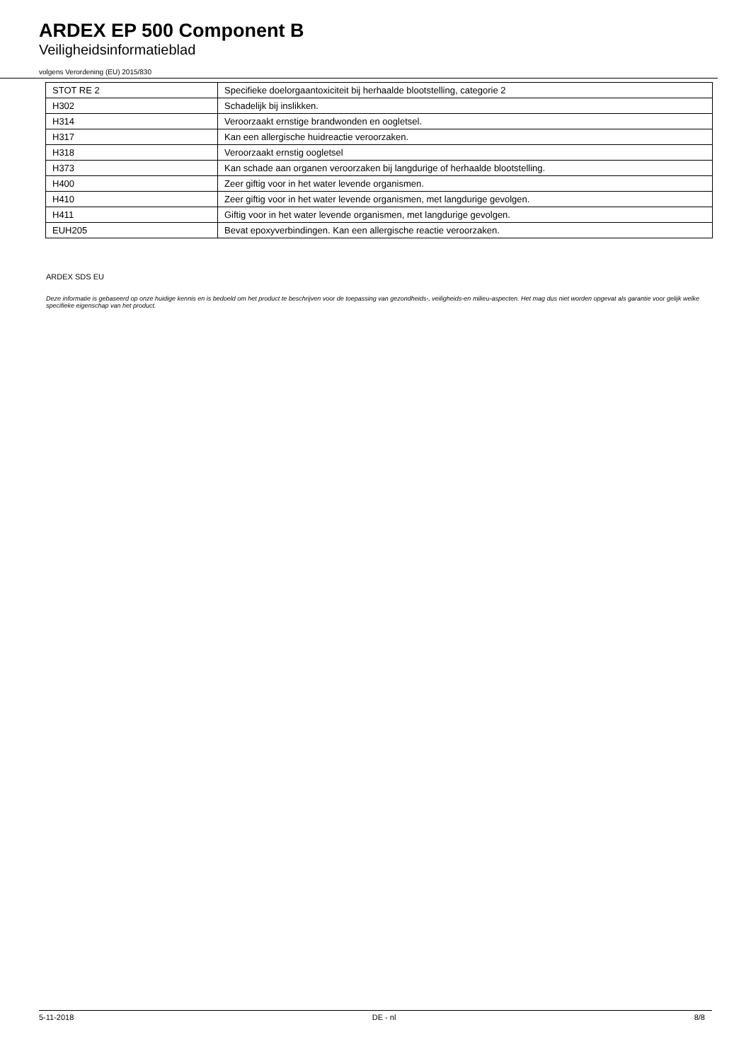ARDEX EP 500 Component B
Veiligheidsinformatieblad
volgens Verordening (EU) 2015/830
| STOT RE 2 | Specifieke doelorgaantoxiciteit bij herhaalde blootstelling, categorie 2 |
| H302 | Schadelijk bij inslikken. |
| H314 | Veroorzaakt ernstige brandwonden en oogletsel. |
| H317 | Kan een allergische huidreactie veroorzaken. |
| H318 | Veroorzaakt ernstig oogletsel |
| H373 | Kan schade aan organen veroorzaken bij langdurige of herhaalde blootstelling. |
| H400 | Zeer giftig voor in het water levende organismen. |
| H410 | Zeer giftig voor in het water levende organismen, met langdurige gevolgen. |
| H411 | Giftig voor in het water levende organismen, met langdurige gevolgen. |
| EUH205 | Bevat epoxyverbindingen. Kan een allergische reactie veroorzaken. |
ARDEX SDS EU
Deze informatie is gebaseerd op onze huidige kennis en is bedoeld om het product te beschrijven voor de toepassing van gezondheids-, veiligheids-en milieu-aspecten. Het mag dus niet worden opgevat als garantie voor gelijk welke specifieke eigenschap van het product.
5-11-2018 DE - nl 8/8